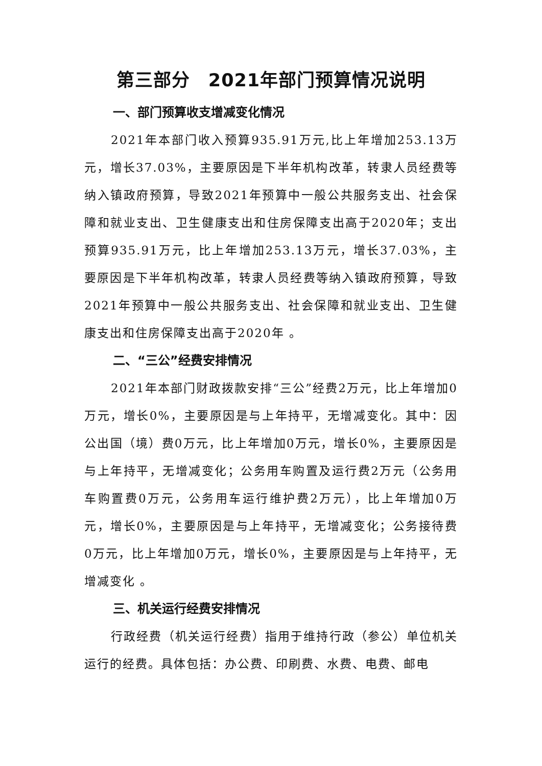第三部分　2021年部门预算情况说明
一、部门预算收支增减变化情况
2021年本部门收入预算935.91万元,比上年增加253.13万元，增长37.03%，主要原因是下半年机构改革，转隶人员经费等纳入镇政府预算，导致2021年预算中一般公共服务支出、社会保障和就业支出、卫生健康支出和住房保障支出高于2020年；支出预算935.91万元，比上年增加253.13万元，增长37.03%，主要原因是下半年机构改革，转隶人员经费等纳入镇政府预算，导致2021年预算中一般公共服务支出、社会保障和就业支出、卫生健康支出和住房保障支出高于2020年 。
二、“三公”经费安排情况
2021年本部门财政拨款安排“三公”经费2万元，比上年增加0万元，增长0%，主要原因是与上年持平，无增减变化。其中：因公出国（境）费0万元，比上年增加0万元，增长0%，主要原因是与上年持平，无增减变化；公务用车购置及运行费2万元（公务用车购置费0万元，公务用车运行维护费2万元），比上年增加0万元，增长0%，主要原因是与上年持平，无增减变化；公务接待费0万元，比上年增加0万元，增长0%，主要原因是与上年持平，无增减变化 。
三、机关运行经费安排情况
行政经费（机关运行经费）指用于维持行政（参公）单位机关运行的经费。具体包括：办公费、印刷费、水费、电费、邮电